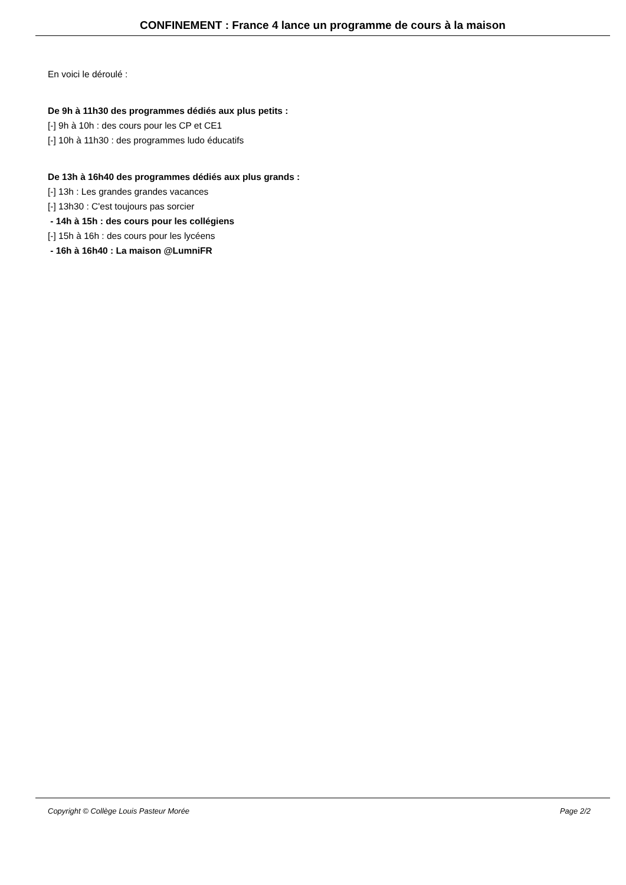CONFINEMENT : France 4 lance un programme de cours à la maison
En voici le déroulé :
De 9h à 11h30 des programmes dédiés aux plus petits :
[-] 9h à 10h : des cours pour les CP et CE1
[-] 10h à 11h30 : des programmes ludo éducatifs
De 13h à 16h40 des programmes dédiés aux plus grands :
[-] 13h : Les grandes grandes vacances
[-] 13h30 : C'est toujours pas sorcier
- 14h à 15h : des cours pour les collégiens
[-] 15h à 16h : des cours pour les lycéens
- 16h à 16h40 : La maison @LumniFR
Copyright © Collège Louis Pasteur Morée Page 2/2